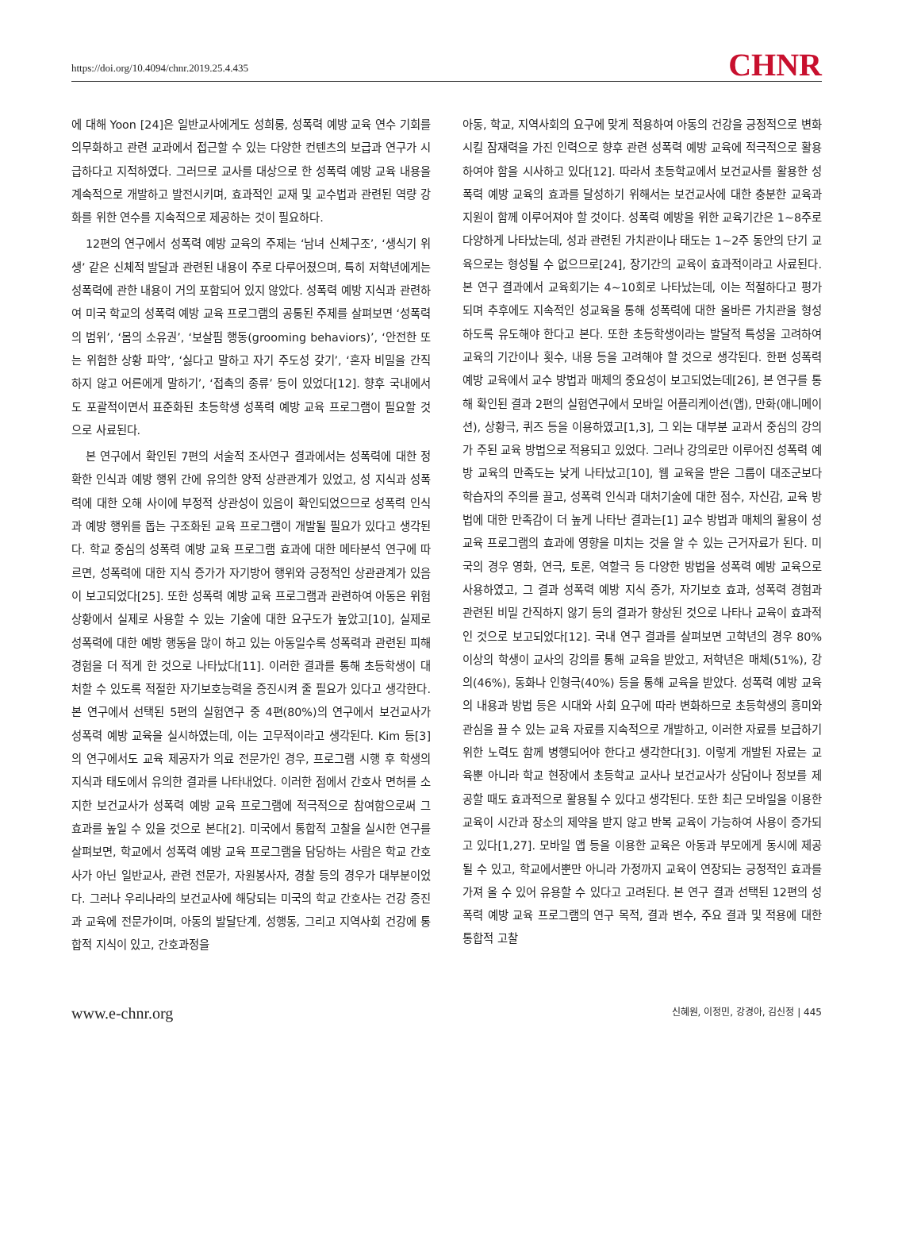https://doi.org/10.4094/chnr.2019.25.4.435 CHNR
에 대해 Yoon [24]은 일반교사에게도 성희롱, 성폭력 예방 교육 연수 기회를 의무화하고 관련 교과에서 접근할 수 있는 다양한 컨텐츠의 보급과 연구가 시급하다고 지적하였다. 그러므로 교사를 대상으로 한 성폭력 예방 교육 내용을 계속적으로 개발하고 발전시키며, 효과적인 교재 및 교수법과 관련된 역량 강화를 위한 연수를 지속적으로 제공하는 것이 필요하다.
12편의 연구에서 성폭력 예방 교육의 주제는 ‘남녀 신체구조’, ‘생식기 위생’ 같은 신체적 발달과 관련된 내용이 주로 다루어졌으며, 특히 저학년에게는 성폭력에 관한 내용이 거의 포함되어 있지 않았다. 성폭력 예방 지식과 관련하여 미국 학교의 성폭력 예방 교육 프로그램의 공통된 주제를 살펴보면 ‘성폭력의 범위’, ‘몸의 소유권’, ‘보살핌 행동(grooming behaviors)’, ‘안전한 또는 위험한 상황 파악’, ‘싫다고 말하고 자기 주도성 갖기’, ‘혼자 비밀을 간직하지 않고 어른에게 말하기’, ‘접촉의 종류’ 등이 있었다[12]. 향후 국내에서도 포괄적이면서 표준화된 초등학생 성폭력 예방 교육 프로그램이 필요할 것으로 사료된다.
본 연구에서 확인된 7편의 서술적 조사연구 결과에서는 성폭력에 대한 정확한 인식과 예방 행위 간에 유의한 양적 상관관계가 있었고, 성 지식과 성폭력에 대한 오해 사이에 부정적 상관성이 있음이 확인되었으므로 성폭력 인식과 예방 행위를 돕는 구조화된 교육 프로그램이 개발될 필요가 있다고 생각된다. 학교 중심의 성폭력 예방 교육 프로그램 효과에 대한 메타분석 연구에 따르면, 성폭력에 대한 지식 증가가 자기방어 행위와 긍정적인 상관관계가 있음이 보고되었다[25]. 또한 성폭력 예방 교육 프로그램과 관련하여 아동은 위험 상황에서 실제로 사용할 수 있는 기술에 대한 요구도가 높았고[10], 실제로 성폭력에 대한 예방 행동을 많이 하고 있는 아동일수록 성폭력과 관련된 피해 경험을 더 적게 한 것으로 나타났다[11]. 이러한 결과를 통해 초등학생이 대처할 수 있도록 적절한 자기보호능력을 증진시켜 줄 필요가 있다고 생각한다. 본 연구에서 선택된 5편의 실험연구 중 4편(80%)의 연구에서 보건교사가 성폭력 예방 교육을 실시하였는데, 이는 고무적이라고 생각된다. Kim 등[3]의 연구에서도 교육 제공자가 의료 전문가인 경우, 프로그램 시행 후 학생의 지식과 태도에서 유의한 결과를 나타내었다. 이러한 점에서 간호사 면허를 소지한 보건교사가 성폭력 예방 교육 프로그램에 적극적으로 참여함으로써 그 효과를 높일 수 있을 것으로 본다[2]. 미국에서 통합적 고찰을 실시한 연구를 살펴보면, 학교에서 성폭력 예방 교육 프로그램을 담당하는 사람은 학교 간호사가 아닌 일반교사, 관련 전문가, 자원봉사자, 경찰 등의 경우가 대부분이었다. 그러나 우리나라의 보건교사에 해당되는 미국의 학교 간호사는 건강 증진과 교육에 전문가이며, 아동의 발달단계, 성행동, 그리고 지역사회 건강에 통합적 지식이 있고, 간호과정을
아동, 학교, 지역사회의 요구에 맞게 적용하여 아동의 건강을 긍정적으로 변화시킬 잠재력을 가진 인력으로 향후 관련 성폭력 예방 교육에 적극적으로 활용하여야 함을 시사하고 있다[12]. 따라서 초등학교에서 보건교사를 활용한 성폭력 예방 교육의 효과를 달성하기 위해서는 보건교사에 대한 충분한 교육과 지원이 함께 이루어져야 할 것이다. 성폭력 예방을 위한 교육기간은 1~8주로 다양하게 나타났는데, 성과 관련된 가치관이나 태도는 1~2주 동안의 단기 교육으로는 형성될 수 없으므로[24], 장기간의 교육이 효과적이라고 사료된다. 본 연구 결과에서 교육회기는 4~10회로 나타났는데, 이는 적절하다고 평가되며 추후에도 지속적인 성교육을 통해 성폭력에 대한 올바른 가치관을 형성하도록 유도해야 한다고 본다. 또한 초등학생이라는 발달적 특성을 고려하여 교육의 기간이나 횟수, 내용 등을 고려해야 할 것으로 생각된다. 한편 성폭력 예방 교육에서 교수 방법과 매체의 중요성이 보고되었는데[26], 본 연구를 통해 확인된 결과 2편의 실험연구에서 모바일 어플리케이션(앱), 만화(애니메이션), 상황극, 퀴즈 등을 이용하였고[1,3], 그 외는 대부분 교과서 중심의 강의가 주된 교육 방법으로 적용되고 있었다. 그러나 강의로만 이루어진 성폭력 예방 교육의 만족도는 낮게 나타났고[10], 웹 교육을 받은 그룹이 대조군보다 학습자의 주의를 끌고, 성폭력 인식과 대처기술에 대한 점수, 자신감, 교육 방법에 대한 만족감이 더 높게 나타난 결과는[1] 교수 방법과 매체의 활용이 성교육 프로그램의 효과에 영향을 미치는 것을 알 수 있는 근거자료가 된다. 미국의 경우 영화, 연극, 토론, 역할극 등 다양한 방법을 성폭력 예방 교육으로 사용하였고, 그 결과 성폭력 예방 지식 증가, 자기보호 효과, 성폭력 경험과 관련된 비밀 간직하지 않기 등의 결과가 향상된 것으로 나타나 교육이 효과적인 것으로 보고되었다[12]. 국내 연구 결과를 살펴보면 고학년의 경우 80% 이상의 학생이 교사의 강의를 통해 교육을 받았고, 저학년은 매체(51%), 강의(46%), 동화나 인형극(40%) 등을 통해 교육을 받았다. 성폭력 예방 교육의 내용과 방법 등은 시대와 사회 요구에 따라 변화하므로 초등학생의 흥미와 관심을 끌 수 있는 교육 자료를 지속적으로 개발하고, 이러한 자료를 보급하기 위한 노력도 함께 병행되어야 한다고 생각한다[3]. 이렇게 개발된 자료는 교육뿐 아니라 학교 현장에서 초등학교 교사나 보건교사가 상담이나 정보를 제공할 때도 효과적으로 활용될 수 있다고 생각된다. 또한 최근 모바일을 이용한 교육이 시간과 장소의 제약을 받지 않고 반복 교육이 가능하여 사용이 증가되고 있다[1,27]. 모바일 앱 등을 이용한 교육은 아동과 부모에게 동시에 제공될 수 있고, 학교에서뿐만 아니라 가정까지 교육이 연장되는 긍정적인 효과를 가져 올 수 있어 유용할 수 있다고 고려된다. 본 연구 결과 선택된 12편의 성폭력 예방 교육 프로그램의 연구 목적, 결과 변수, 주요 결과 및 적용에 대한 통합적 고찰
www.e-chnr.org 신혜원, 이정민, 강경아, 김신정 | 445